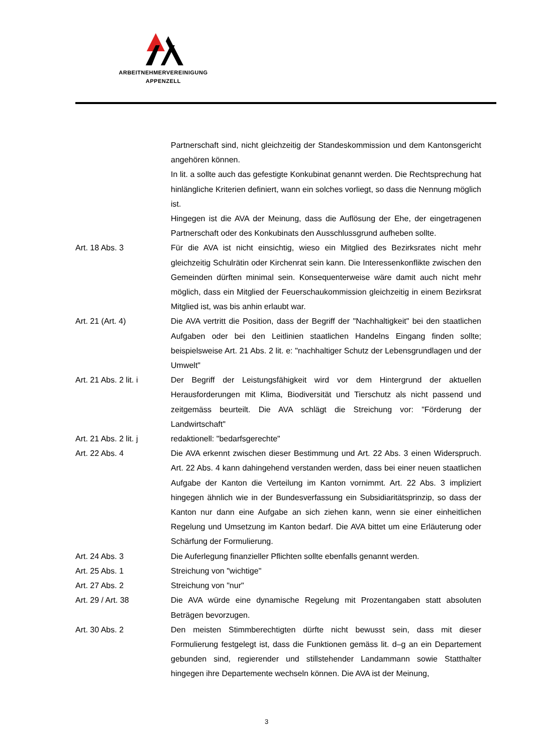ARBEITNEHMERVEREINIGUNG
APPENZELL
Partnerschaft sind, nicht gleichzeitig der Standeskommission und dem Kantonsgericht angehören können.
In lit. a sollte auch das gefestigte Konkubinat genannt werden. Die Rechtsprechung hat hinlängliche Kriterien definiert, wann ein solches vorliegt, so dass die Nennung möglich ist.
Hingegen ist die AVA der Meinung, dass die Auflösung der Ehe, der eingetragenen Partnerschaft oder des Konkubinats den Ausschlussgrund aufheben sollte.
Art. 18 Abs. 3 Für die AVA ist nicht einsichtig, wieso ein Mitglied des Bezirksrates nicht mehr gleichzeitig Schulrätin oder Kirchenrat sein kann. Die Interessenkonflikte zwischen den Gemeinden dürften minimal sein. Konsequenterweise wäre damit auch nicht mehr möglich, dass ein Mitglied der Feuerschaukommission gleichzeitig in einem Bezirksrat Mitglied ist, was bis anhin erlaubt war.
Art. 21 (Art. 4) Die AVA vertritt die Position, dass der Begriff der "Nachhaltigkeit" bei den staatlichen Aufgaben oder bei den Leitlinien staatlichen Handelns Eingang finden sollte; beispielsweise Art. 21 Abs. 2 lit. e: "nachhaltiger Schutz der Lebensgrundlagen und der Umwelt"
Art. 21 Abs. 2 lit. i
Der Begriff der Leistungsfähigkeit wird vor dem Hintergrund der aktuellen Herausforderungen mit Klima, Biodiversität und Tierschutz als nicht passend und zeitgemäss beurteilt. Die AVA schlägt die Streichung vor: "Förderung der Landwirtschaft"
Art. 21 Abs. 2 lit. j
redaktionell: "bedarfsgerechte"
Art. 22 Abs. 4 Die AVA erkennt zwischen dieser Bestimmung und Art. 22 Abs. 3 einen Widerspruch. Art. 22 Abs. 4 kann dahingehend verstanden werden, dass bei einer neuen staatlichen Aufgabe der Kanton die Verteilung im Kanton vornimmt. Art. 22 Abs. 3 impliziert hingegen ähnlich wie in der Bundesverfassung ein Subsidiaritätsprinzip, so dass der Kanton nur dann eine Aufgabe an sich ziehen kann, wenn sie einer einheitlichen Regelung und Umsetzung im Kanton bedarf. Die AVA bittet um eine Erläuterung oder Schärfung der Formulierung.
Art. 24 Abs. 3 Die Auferlegung finanzieller Pflichten sollte ebenfalls genannt werden.
Art. 25 Abs. 1 Streichung von "wichtige"
Art. 27 Abs. 2 Streichung von "nur"
Art. 29 / Art. 38 Die AVA würde eine dynamische Regelung mit Prozentangaben statt absoluten Beträgen bevorzugen.
Art. 30 Abs. 2 Den meisten Stimmberechtigten dürfte nicht bewusst sein, dass mit dieser Formulierung festgelegt ist, dass die Funktionen gemäss lit. d–g an ein Departement gebunden sind, regierender und stillstehender Landammann sowie Statthalter hingegen ihre Departemente wechseln können. Die AVA ist der Meinung,
3